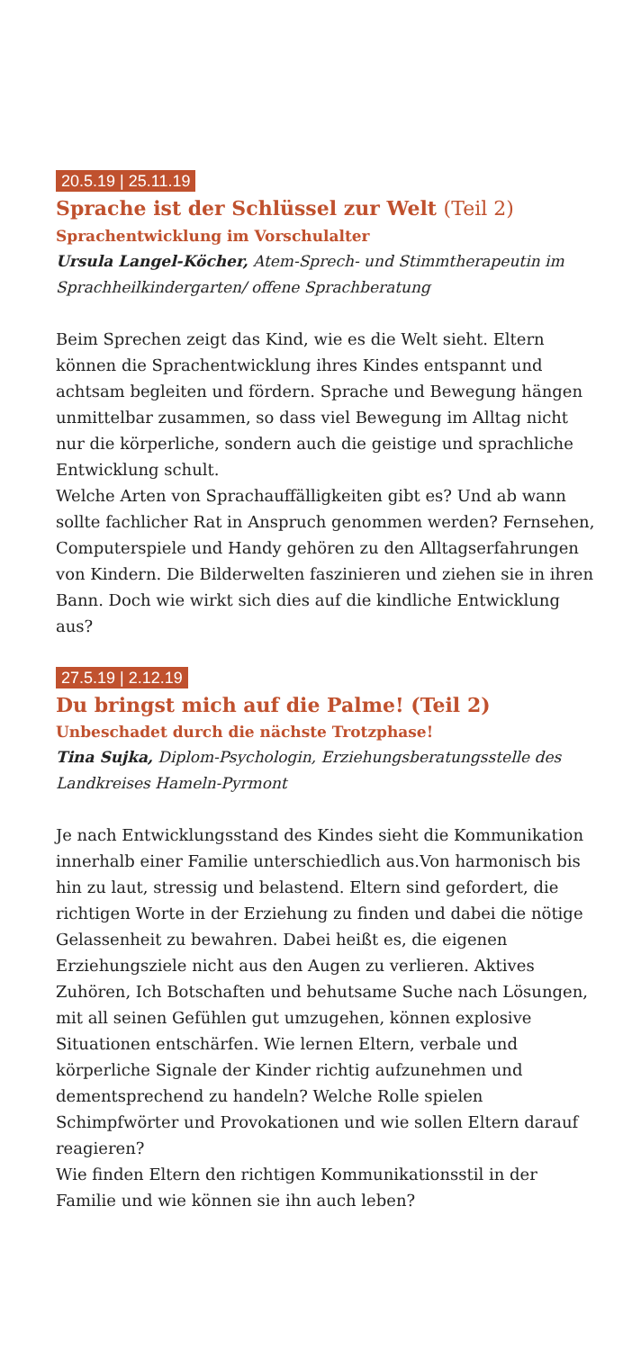20.5.19 | 25.11.19
Sprache ist der Schlüssel zur Welt (Teil 2)
Sprachentwicklung im Vorschulalter
Ursula Langel-Köcher, Atem-Sprech- und Stimmtherapeutin im Sprachheilkindergarten/ offene Sprachberatung
Beim Sprechen zeigt das Kind, wie es die Welt sieht. Eltern können die Sprachentwicklung ihres Kindes entspannt und achtsam begleiten und fördern. Sprache und Bewegung hängen unmittelbar zusammen, so dass viel Bewegung im Alltag nicht nur die körperliche, sondern auch die geistige und sprachliche Entwicklung schult.
Welche Arten von Sprachauffälligkeiten gibt es? Und ab wann sollte fachlicher Rat in Anspruch genommen werden? Fernsehen, Computerspiele und Handy gehören zu den Alltagserfahrungen von Kindern. Die Bilderwelten faszinieren und ziehen sie in ihren Bann. Doch wie wirkt sich dies auf die kindliche Entwicklung aus?
27.5.19 | 2.12.19
Du bringst mich auf die Palme! (Teil 2)
Unbeschadet durch die nächste Trotzphase!
Tina Sujka, Diplom-Psychologin, Erziehungsberatungsstelle des Landkreises Hameln-Pyrmont
Je nach Entwicklungsstand des Kindes sieht die Kommunikation innerhalb einer Familie unterschiedlich aus.Von harmonisch bis hin zu laut, stressig und belastend. Eltern sind gefordert, die richtigen Worte in der Erziehung zu finden und dabei die nötige Gelassenheit zu bewahren. Dabei heißt es, die eigenen Erziehungsziele nicht aus den Augen zu verlieren. Aktives Zuhören, Ich Botschaften und behutsame Suche nach Lösungen, mit all seinen Gefühlen gut umzugehen, können explosive Situationen entschärfen. Wie lernen Eltern, verbale und körperliche Signale der Kinder richtig aufzunehmen und dementsprechend zu handeln? Welche Rolle spielen Schimpfwörter und Provokationen und wie sollen Eltern darauf reagieren?
Wie finden Eltern den richtigen Kommunikationsstil in der Familie und wie können sie ihn auch leben?